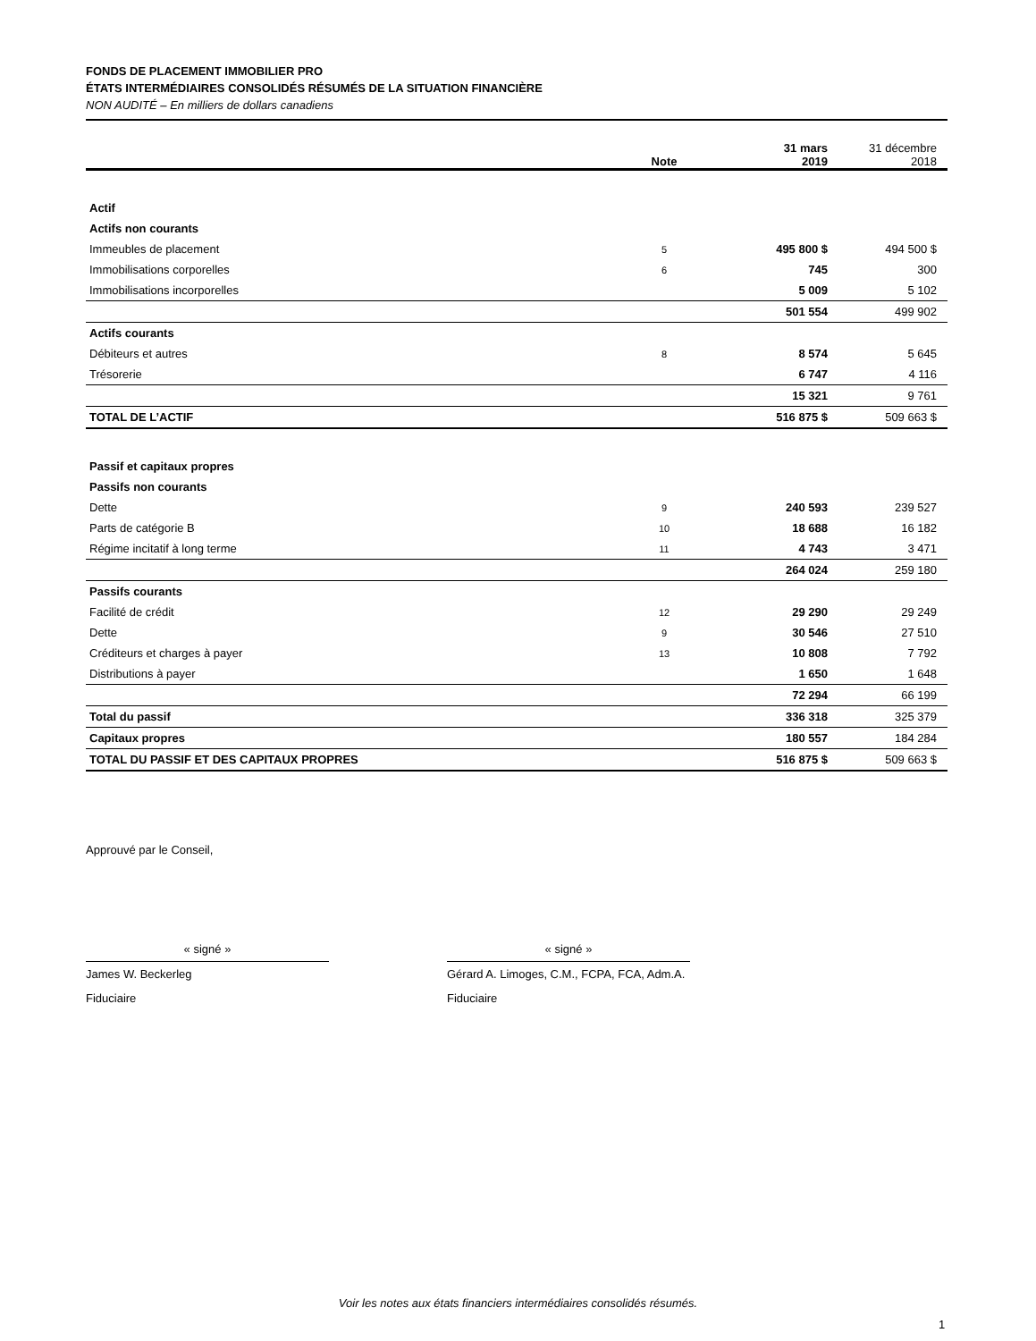FONDS DE PLACEMENT IMMOBILIER PRO
ÉTATS INTERMÉDIAIRES CONSOLIDÉS RÉSUMÉS DE LA SITUATION FINANCIÈRE
NON AUDITÉ – En milliers de dollars canadiens
| | Note | 31 mars 2019 | 31 décembre 2018 |
| Actif | | | |
| Actifs non courants | | | |
| Immeubles de placement | 5 | 495 800 $ | 494 500 $ |
| Immobilisations corporelles | 6 | 745 | 300 |
| Immobilisations incorporelles | | 5 009 | 5 102 |
| | | 501 554 | 499 902 |
| Actifs courants | | | |
| Débiteurs et autres | 8 | 8 574 | 5 645 |
| Trésorerie | | 6 747 | 4 116 |
| | | 15 321 | 9 761 |
| TOTAL DE L’ACTIF | | 516 875 $ | 509 663 $ |
| Passif et capitaux propres | | | |
| Passifs non courants | | | |
| Dette | 9 | 240 593 | 239 527 |
| Parts de catégorie B | 10 | 18 688 | 16 182 |
| Régime incitatif à long terme | 11 | 4 743 | 3 471 |
| | | 264 024 | 259 180 |
| Passifs courants | | | |
| Facilité de crédit | 12 | 29 290 | 29 249 |
| Dette | 9 | 30 546 | 27 510 |
| Créditeurs et charges à payer | 13 | 10 808 | 7 792 |
| Distributions à payer | | 1 650 | 1 648 |
| | | 72 294 | 66 199 |
| Total du passif | | 336 318 | 325 379 |
| Capitaux propres | | 180 557 | 184 284 |
| TOTAL DU PASSIF ET DES CAPITAUX PROPRES | | 516 875 $ | 509 663 $ |
Approuvé par le Conseil,
« signé »
James W. Beckerleg
Fiduciaire
« signé »
Gérard A. Limoges, C.M., FCPA, FCA, Adm.A.
Fiduciaire
Voir les notes aux états financiers intermédiaires consolidés résumés.
1